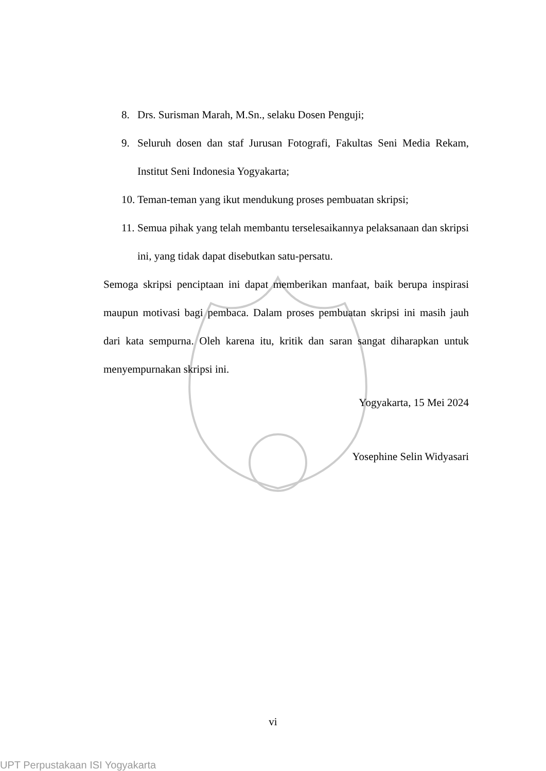8. Drs. Surisman Marah, M.Sn., selaku Dosen Penguji;
9. Seluruh dosen dan staf Jurusan Fotografi, Fakultas Seni Media Rekam, Institut Seni Indonesia Yogyakarta;
10. Teman-teman yang ikut mendukung proses pembuatan skripsi;
11. Semua pihak yang telah membantu terselesaikannya pelaksanaan dan skripsi ini, yang tidak dapat disebutkan satu-persatu.
Semoga skripsi penciptaan ini dapat memberikan manfaat, baik berupa inspirasi maupun motivasi bagi pembaca. Dalam proses pembuatan skripsi ini masih jauh dari kata sempurna. Oleh karena itu, kritik dan saran sangat diharapkan untuk menyempurnakan skripsi ini.
Yogyakarta, 15 Mei 2024
Yosephine Selin Widyasari
vi
UPT Perpustakaan ISI Yogyakarta